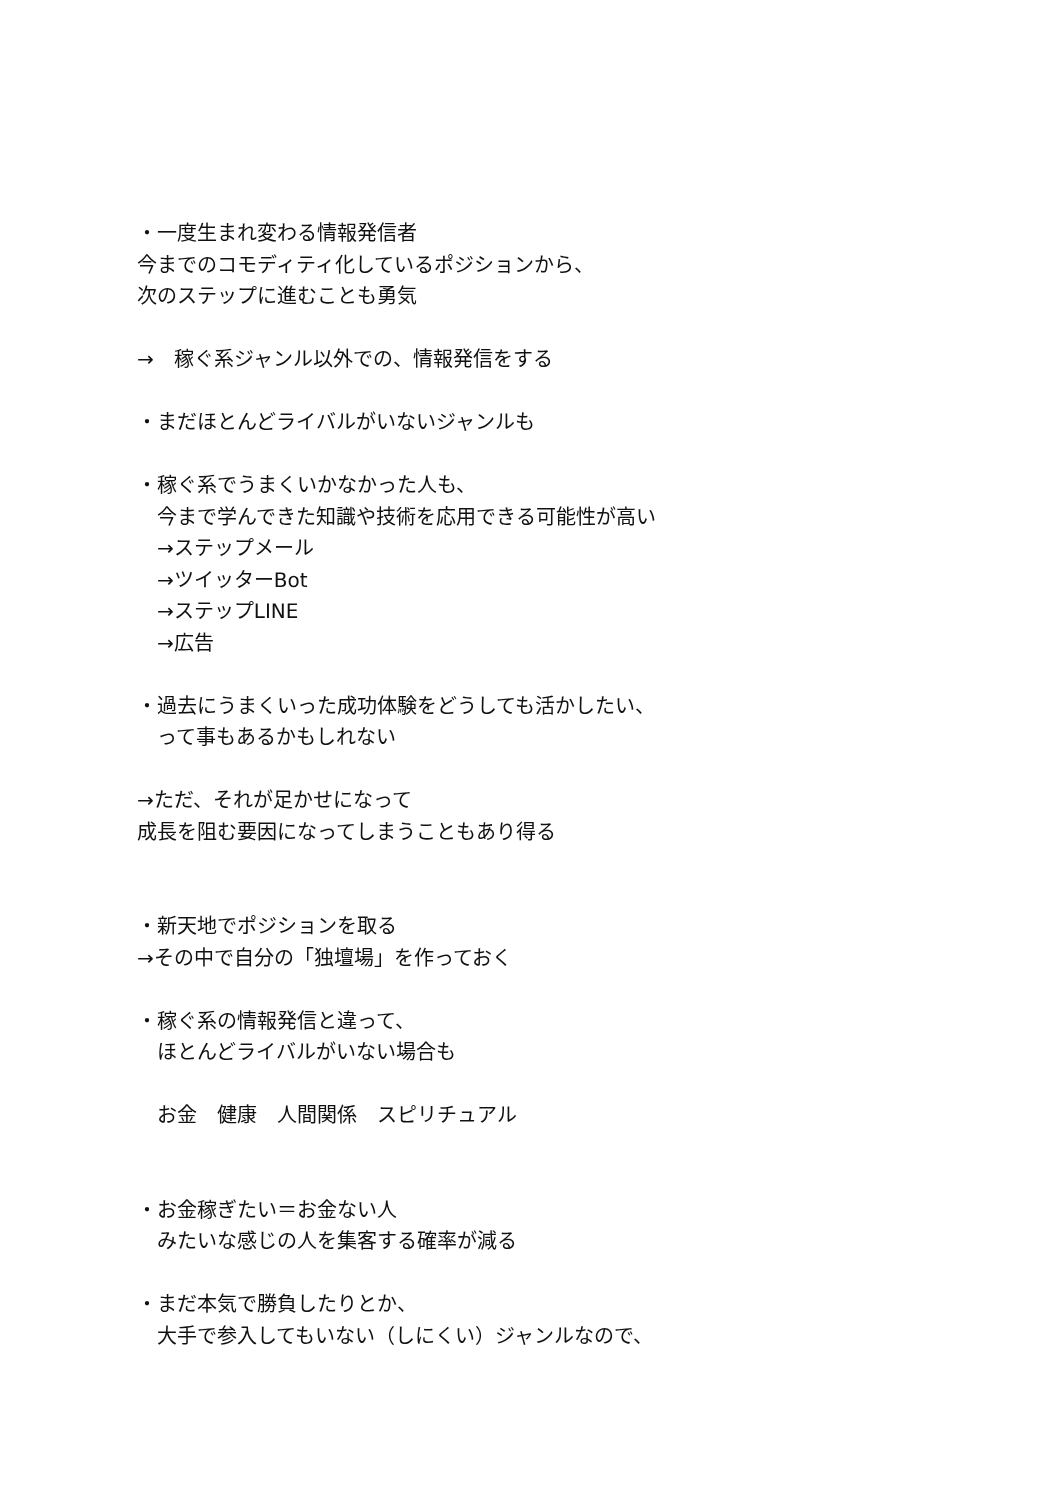・一度生まれ変わる情報発信者
今までのコモディティ化しているポジションから、
次のステップに進むことも勇気
→　稼ぐ系ジャンル以外での、情報発信をする
・まだほとんどライバルがいないジャンルも
・稼ぐ系でうまくいかなかった人も、
　今まで学んできた知識や技術を応用できる可能性が高い
　→ステップメール
　→ツイッターBot
　→ステップLINE
　→広告
・過去にうまくいった成功体験をどうしても活かしたい、
　って事もあるかもしれない
→ただ、それが足かせになって
成長を阻む要因になってしまうこともあり得る
・新天地でポジションを取る
→その中で自分の「独壇場」を作っておく
・稼ぐ系の情報発信と違って、
　ほとんどライバルがいない場合も
　お金　健康　人間関係　スピリチュアル
・お金稼ぎたい＝お金ない人
　みたいな感じの人を集客する確率が減る
・まだ本気で勝負したりとか、
　大手で参入してもいない（しにくい）ジャンルなので、